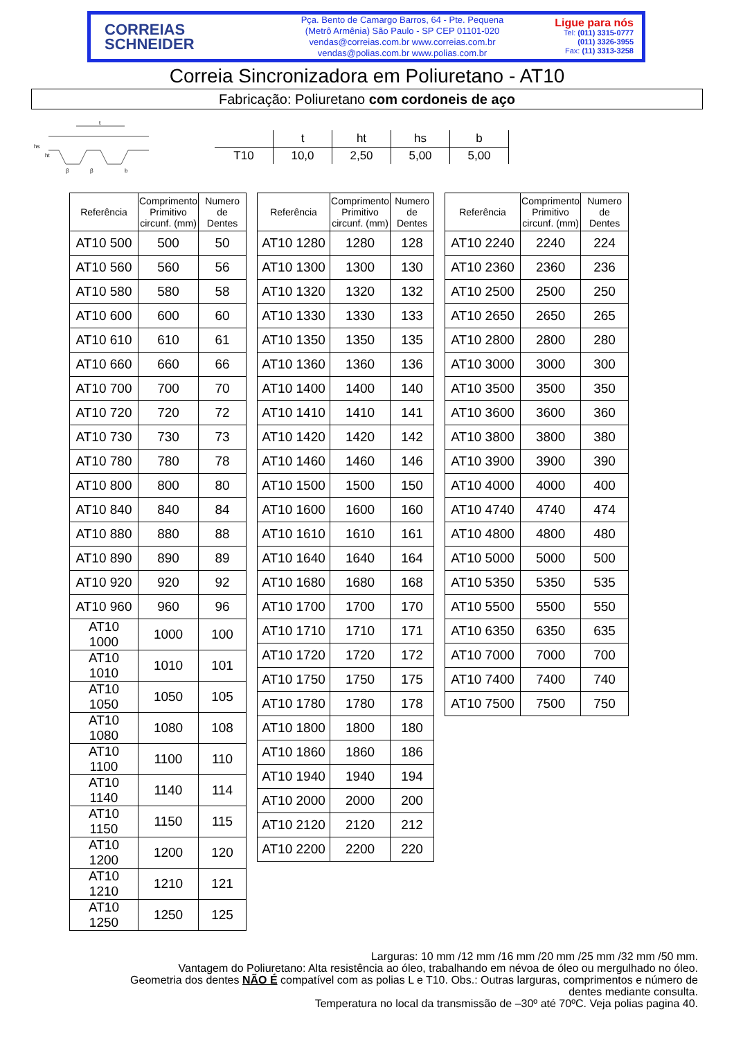CORREIAS
SCHNEIDER
Pça. Bento de Camargo Barros, 64 - Pte. Pequena
(Metrô Armênia) São Paulo - SP CEP 01101-020
vendas@correias.com.br www.correias.com.br
vendas@polias.com.br www.polias.com.br
Ligue para nós
Tel: (011) 3315-0777
(011) 3326-3955
Fax: (11) 3313-3258
Correia Sincronizadora em Poliuretano - AT10
Fabricação: Poliuretano com cordoneis de aço
t
hs
ht
β
β
b
| | t | ht | hs | b |
| T10 | 10,0 | 2,50 | 5,00 | 5,00 |
| Referência | Comprimento Primitivo circunf. (mm) | Numero de Dentes |
| --- | --- | --- |
| AT10 500 | 500 | 50 |
| AT10 560 | 560 | 56 |
| AT10 580 | 580 | 58 |
| AT10 600 | 600 | 60 |
| AT10 610 | 610 | 61 |
| AT10 660 | 660 | 66 |
| AT10 700 | 700 | 70 |
| AT10 720 | 720 | 72 |
| AT10 730 | 730 | 73 |
| AT10 780 | 780 | 78 |
| AT10 800 | 800 | 80 |
| AT10 840 | 840 | 84 |
| AT10 880 | 880 | 88 |
| AT10 890 | 890 | 89 |
| AT10 920 | 920 | 92 |
| AT10 960 | 960 | 96 |
| AT10 1000 | 1000 | 100 |
| AT10 1010 | 1010 | 101 |
| AT10 1050 | 1050 | 105 |
| AT10 1080 | 1080 | 108 |
| AT10 1100 | 1100 | 110 |
| AT10 1140 | 1140 | 114 |
| AT10 1150 | 1150 | 115 |
| AT10 1200 | 1200 | 120 |
| AT10 1210 | 1210 | 121 |
| AT10 1250 | 1250 | 125 |
| Referência | Comprimento Primitivo circunf. (mm) | Numero de Dentes |
| --- | --- | --- |
| AT10 1280 | 1280 | 128 |
| AT10 1300 | 1300 | 130 |
| AT10 1320 | 1320 | 132 |
| AT10 1330 | 1330 | 133 |
| AT10 1350 | 1350 | 135 |
| AT10 1360 | 1360 | 136 |
| AT10 1400 | 1400 | 140 |
| AT10 1410 | 1410 | 141 |
| AT10 1420 | 1420 | 142 |
| AT10 1460 | 1460 | 146 |
| AT10 1500 | 1500 | 150 |
| AT10 1600 | 1600 | 160 |
| AT10 1610 | 1610 | 161 |
| AT10 1640 | 1640 | 164 |
| AT10 1680 | 1680 | 168 |
| AT10 1700 | 1700 | 170 |
| AT10 1710 | 1710 | 171 |
| AT10 1720 | 1720 | 172 |
| AT10 1750 | 1750 | 175 |
| AT10 1780 | 1780 | 178 |
| AT10 1800 | 1800 | 180 |
| AT10 1860 | 1860 | 186 |
| AT10 1940 | 1940 | 194 |
| AT10 2000 | 2000 | 200 |
| AT10 2120 | 2120 | 212 |
| AT10 2200 | 2200 | 220 |
| Referência | Comprimento Primitivo circunf. (mm) | Numero de Dentes |
| --- | --- | --- |
| AT10 2240 | 2240 | 224 |
| AT10 2360 | 2360 | 236 |
| AT10 2500 | 2500 | 250 |
| AT10 2650 | 2650 | 265 |
| AT10 2800 | 2800 | 280 |
| AT10 3000 | 3000 | 300 |
| AT10 3500 | 3500 | 350 |
| AT10 3600 | 3600 | 360 |
| AT10 3800 | 3800 | 380 |
| AT10 3900 | 3900 | 390 |
| AT10 4000 | 4000 | 400 |
| AT10 4740 | 4740 | 474 |
| AT10 4800 | 4800 | 480 |
| AT10 5000 | 5000 | 500 |
| AT10 5350 | 5350 | 535 |
| AT10 5500 | 5500 | 550 |
| AT10 6350 | 6350 | 635 |
| AT10 7000 | 7000 | 700 |
| AT10 7400 | 7400 | 740 |
| AT10 7500 | 7500 | 750 |
Larguras: 10 mm /12 mm /16 mm /20 mm /25 mm /32 mm /50 mm.
Vantagem do Poliuretano: Alta resistência ao óleo, trabalhando em névoa de óleo ou mergulhado no óleo.
Geometria dos dentes NÃO É compatível com as polias L e T10. Obs.: Outras larguras, comprimentos e número de
dentes mediante consulta.
Temperatura no local da transmissão de –30º até 70ºC. Veja polias pagina 40.